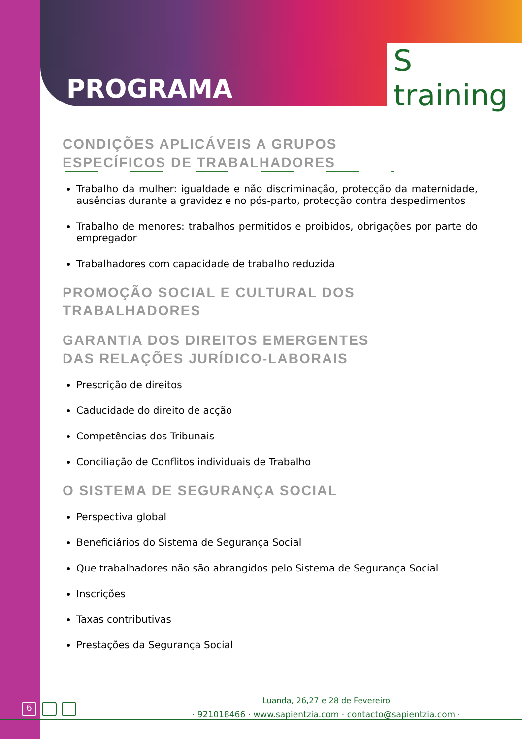PROGRAMA
S training
CONDIÇÕES APLICÁVEIS A GRUPOS ESPECÍFICOS DE TRABALHADORES
Trabalho da mulher: igualdade e não discriminação, protecção da maternidade, ausências durante a gravidez e no pós-parto, protecção contra despedimentos
Trabalho de menores: trabalhos permitidos e proibidos, obrigações por parte do empregador
Trabalhadores com capacidade de trabalho reduzida
PROMOÇÃO SOCIAL E CULTURAL DOS TRABALHADORES
GARANTIA DOS DIREITOS EMERGENTES DAS RELAÇÕES JURÍDICO-LABORAIS
Prescrição de direitos
Caducidade do direito de acção
Competências dos Tribunais
Conciliação de Conflitos individuais de Trabalho
O SISTEMA DE SEGURANÇA SOCIAL
Perspectiva global
Beneficiários do Sistema de Segurança Social
Que trabalhadores não são abrangidos pelo Sistema de Segurança Social
Inscrições
Taxas contributivas
Prestações da Segurança Social
6
Luanda, 26,27 e 28 de Fevereiro
· 921018466 · www.sapientzia.com · contacto@sapientzia.com ·